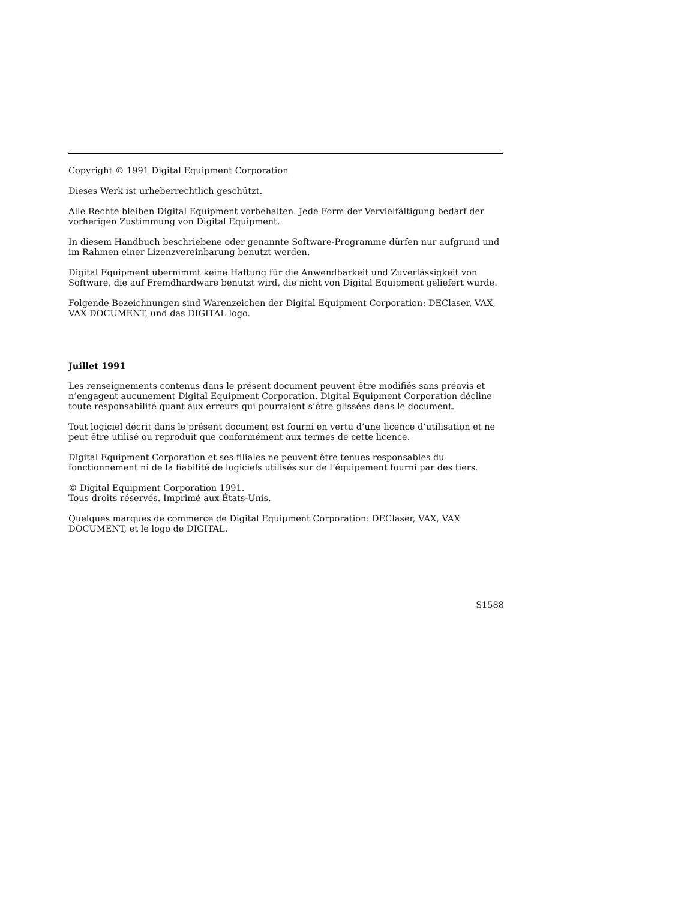Copyright © 1991 Digital Equipment Corporation
Dieses Werk ist urheberrechtlich geschützt.
Alle Rechte bleiben Digital Equipment vorbehalten. Jede Form der Vervielfältigung bedarf der vorherigen Zustimmung von Digital Equipment.
In diesem Handbuch beschriebene oder genannte Software-Programme dürfen nur aufgrund und im Rahmen einer Lizenzvereinbarung benutzt werden.
Digital Equipment übernimmt keine Haftung für die Anwendbarkeit und Zuverlässigkeit von Software, die auf Fremdhardware benutzt wird, die nicht von Digital Equipment geliefert wurde.
Folgende Bezeichnungen sind Warenzeichen der Digital Equipment Corporation: DEClaser, VAX, VAX DOCUMENT, und das DIGITAL logo.
Juillet 1991
Les renseignements contenus dans le présent document peuvent être modifiés sans préavis et n’engagent aucunement Digital Equipment Corporation. Digital Equipment Corporation décline toute responsabilité quant aux erreurs qui pourraient s’être glissées dans le document.
Tout logiciel décrit dans le présent document est fourni en vertu d’une licence d’utilisation et ne peut être utilisé ou reproduit que conformément aux termes de cette licence.
Digital Equipment Corporation et ses filiales ne peuvent être tenues responsables du fonctionnement ni de la fiabilité de logiciels utilisés sur de l’équipement fourni par des tiers.
© Digital Equipment Corporation 1991.
Tous droits réservés. Imprimé aux États-Unis.
Quelques marques de commerce de Digital Equipment Corporation: DEClaser, VAX, VAX DOCUMENT, et le logo de DIGITAL.
S1588